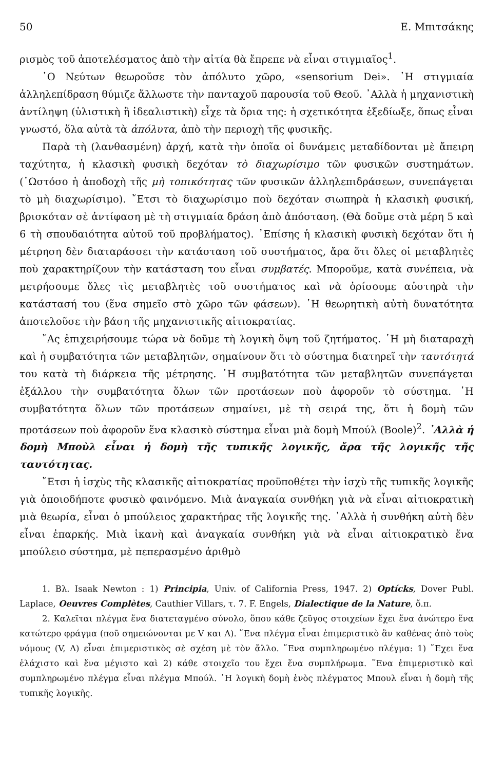50 Ε. Μπιτσάκης
ρισμὸς τοῦ ἀποτελέσματος ἀπὸ τὴν αἰτία θὰ ἔπρεπε νὰ εἶναι στιγμιαῖος<sup>1</sup>.
῾Ο Νεύτων θεωροῦσε τὸν ἀπόλυτο χῶρο, «sensorium Dei». ῾Η στιγμιαία ἀλληλεπίδραση θύμιζε ἄλλωστε τὴν πανταχοῦ παρουσία τοῦ Θεοῦ. ᾿Αλλὰ ἡ μηχανιστικὴ ἀντίληψη (ὑλιστικὴ ἢ ἰδεαλιστικὴ) εἶχε τὰ ὅρια της: ἡ σχετικότητα ἐξεδίωξε, ὅπως εἶναι γνωστό, ὅλα αὐτὰ τὰ ἀπόλυτα, ἀπὸ τὴν περιοχὴ τῆς φυσικῆς.
Παρὰ τὴ (λανθασμένη) ἀρχή, κατὰ τὴν ὁποῖα οἱ δυνάμεις μεταδίδονται μὲ ἄπειρη ταχύτητα, ἡ κλασικὴ φυσικὴ δεχόταν τὸ διαχωρίσιμο τῶν φυσικῶν συστημάτων. (῾Ωστόσο ἡ ἀποδοχὴ τῆς μὴ τοπικότητας τῶν φυσικῶν ἀλληλεπιδράσεων, συνεπάγεται τὸ μὴ διαχωρίσιμο). ῎Ετσι τὸ διαχωρίσιμο ποὺ δεχόταν σιωπηρὰ ἡ κλασικὴ φυσική, βρισκόταν σὲ ἀντίφαση μὲ τὴ στιγμιαία δράση ἀπὸ ἀπόσταση. (Θὰ δοῦμε στὰ μέρη 5 καὶ 6 τὴ σπουδαιότητα αὐτοῦ τοῦ προβλήματος). ᾿Επίσης ἡ κλασικὴ φυσικὴ δεχόταν ὅτι ἡ μέτρηση δὲν διαταράσσει τὴν κατάσταση τοῦ συστήματος, ἄρα ὅτι ὅλες οἱ μεταβλητὲς ποὺ χαρακτηρίζουν τὴν κατάσταση του εἶναι συμβατές. Μποροῦμε, κατὰ συνέπεια, νὰ μετρήσουμε ὅλες τὶς μεταβλητὲς τοῦ συστήματος καὶ νὰ ὁρίσουμε αὐστηρὰ τὴν κατάστασή του (ἕνα σημεῖο στὸ χῶρο τῶν φάσεων). ῾Η θεωρητικὴ αὐτὴ δυνατότητα ἀποτελοῦσε τὴν βάση τῆς μηχανιστικῆς αἰτιοκρατίας.
῎Ας ἐπιχειρήσουμε τώρα νὰ δοῦμε τὴ λογικὴ ὄψη τοῦ ζητήματος. ῾Η μὴ διαταραχὴ καὶ ἡ συμβατότητα τῶν μεταβλητῶν, σημαίνουν ὅτι τὸ σύστημα διατηρεῖ τὴν ταυτότητά του κατὰ τὴ διάρκεια τῆς μέτρησης. ῾Η συμβατότητα τῶν μεταβλητῶν συνεπάγεται ἐξάλλου τὴν συμβατότητα ὅλων τῶν προτάσεων ποὺ ἀφοροῦν τὸ σύστημα. ῾Η συμβατότητα ὅλων τῶν προτάσεων σημαίνει, μὲ τὴ σειρά της, ὅτι ἡ δομὴ τῶν προτάσεων ποὺ ἀφοροῦν ἕνα κλασικὸ σύστημα εἶναι μιὰ δομὴ Μπούλ (Boole)<sup>2</sup>. ᾿Αλλὰ ἡ δομὴ Μποὺλ εἶναι ἡ δομὴ τῆς τυπικῆς λογικῆς, ἄρα τῆς λογικῆς τῆς ταυτότητας.
῎Ετσι ἡ ἰσχὺς τῆς κλασικῆς αἰτιοκρατίας προϋποθέτει τὴν ἰσχὺ τῆς τυπικῆς λογικῆς γιὰ ὁποιοδήποτε φυσικὸ φαινόμενο. Μιὰ ἀναγκαία συνθήκη γιὰ νὰ εἶναι αἰτιοκρατικὴ μιὰ θεωρία, εἶναι ὁ μπούλειος χαρακτήρας τῆς λογικῆς της. ᾿Αλλὰ ἡ συνθήκη αὐτὴ δὲν εἶναι ἐπαρκής. Μιὰ ἱκανὴ καὶ ἀναγκαία συνθήκη γιὰ νὰ εἶναι αἰτιοκρατικὸ ἕνα μπούλειο σύστημα, μὲ πεπερασμένο ἀριθμὸ
1. Βλ. Isaak Newton : 1) Principia, Univ. of California Press, 1947. 2) Optícks, Dover Publ. Laplace, Oeuvres Complètes, Cauthier Villars, τ. 7. F. Engels, Dialectique de la Nature, ὅ.π.
2. Καλεῖται πλέγμα ἕνα διατεταγμένο σύνολο, ὅπου κάθε ζεῦγος στοιχείων ἔχει ἕνα ἀνώτερο ἕνα κατώτερο φράγμα (ποῦ σημειώνονται με V και Λ). ῞Ενα πλέγμα εἶναι ἐπιμεριστικὸ ἂν καθένας ἀπὸ τοὺς νόμους (V, Λ) εἶναι ἐπιμεριστικὸς σὲ σχέση μὲ τὸν ἄλλο. ῞Ενα συμπληρωμένο πλέγμα: 1) ῎Εχει ἕνα ἐλάχιστο καὶ ἕνα μέγιστο καὶ 2) κάθε στοιχεῖο του ἔχει ἕνα συμπλήρωμα. ῞Ενα ἐπιμεριστικὸ καὶ συμπληρωμένο πλέγμα εἶναι πλέγμα Μπούλ. ῾Η λογικὴ δομὴ ἑνὸς πλέγματος Μπουλ εἶναι ἡ δομὴ τῆς τυπικῆς λογικῆς.